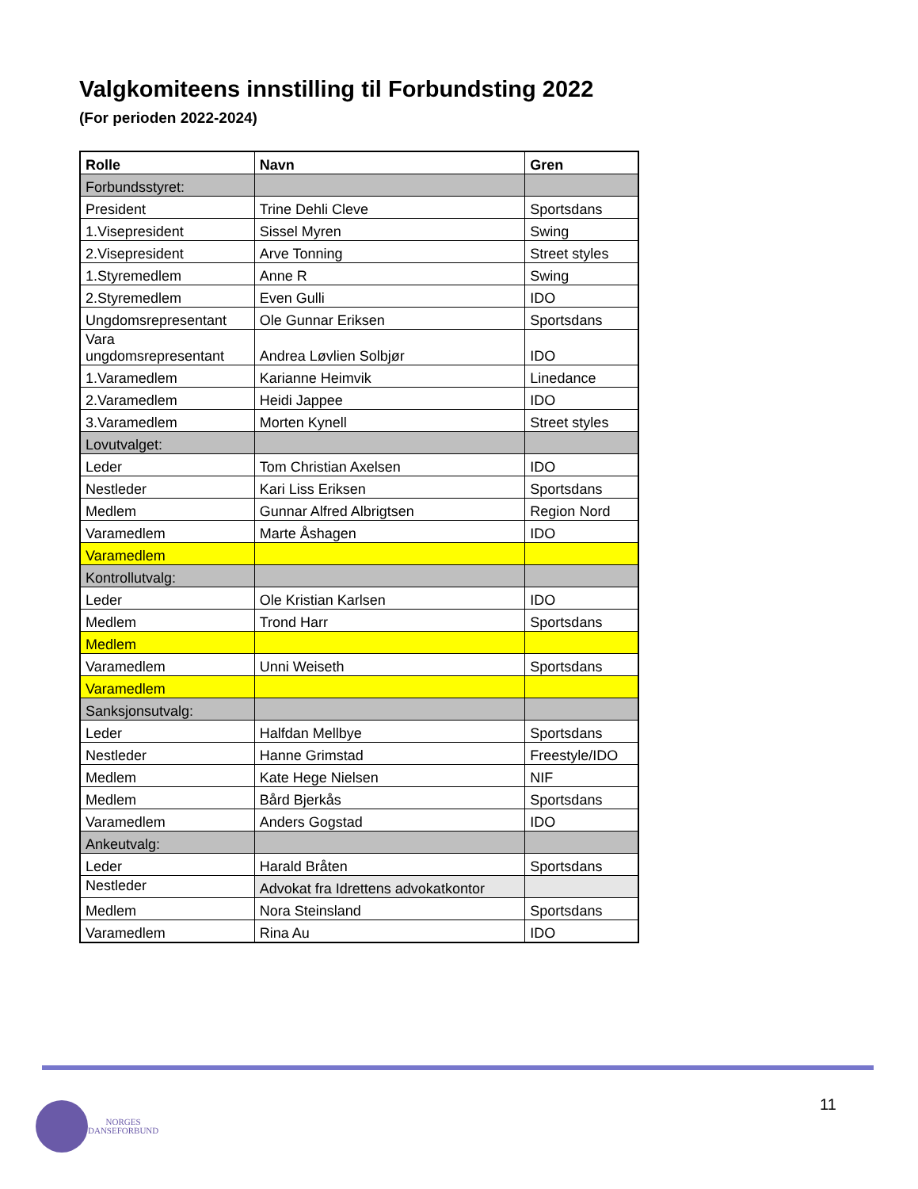Valgkomiteens innstilling til Forbundsting 2022
(For perioden 2022-2024)
| Rolle | Navn | Gren |
| --- | --- | --- |
| Forbundsstyret: | | |
| President | Trine Dehli Cleve | Sportsdans |
| 1.Visepresident | Sissel Myren | Swing |
| 2.Visepresident | Arve Tonning | Street styles |
| 1.Styremedlem | Anne R | Swing |
| 2.Styremedlem | Even Gulli | IDO |
| Ungdomsrepresentant | Ole Gunnar Eriksen | Sportsdans |
| Vara ungdomsrepresentant | Andrea Løvlien Solbjør | IDO |
| 1.Varamedlem | Karianne Heimvik | Linedance |
| 2.Varamedlem | Heidi Jappee | IDO |
| 3.Varamedlem | Morten Kynell | Street styles |
| Lovutvalget: | | |
| Leder | Tom Christian Axelsen | IDO |
| Nestleder | Kari Liss Eriksen | Sportsdans |
| Medlem | Gunnar Alfred Albrigtsen | Region Nord |
| Varamedlem | Marte Åshagen | IDO |
| Varamedlem | | |
| Kontrollutvalg: | | |
| Leder | Ole Kristian Karlsen | IDO |
| Medlem | Trond Harr | Sportsdans |
| Medlem | | |
| Varamedlem | Unni Weiseth | Sportsdans |
| Varamedlem | | |
| Sanksjonsutvalg: | | |
| Leder | Halfdan Mellbye | Sportsdans |
| Nestleder | Hanne Grimstad | Freestyle/IDO |
| Medlem | Kate Hege Nielsen | NIF |
| Medlem | Bård Bjerkås | Sportsdans |
| Varamedlem | Anders Gogstad | IDO |
| Ankeutvalg: | | |
| Leder | Harald Bråten | Sportsdans |
| Nestleder | Advokat fra Idrettens advokatkontor | |
| Medlem | Nora Steinsland | Sportsdans |
| Varamedlem | Rina Au | IDO |
11
NORGES
DANSEFORBUND